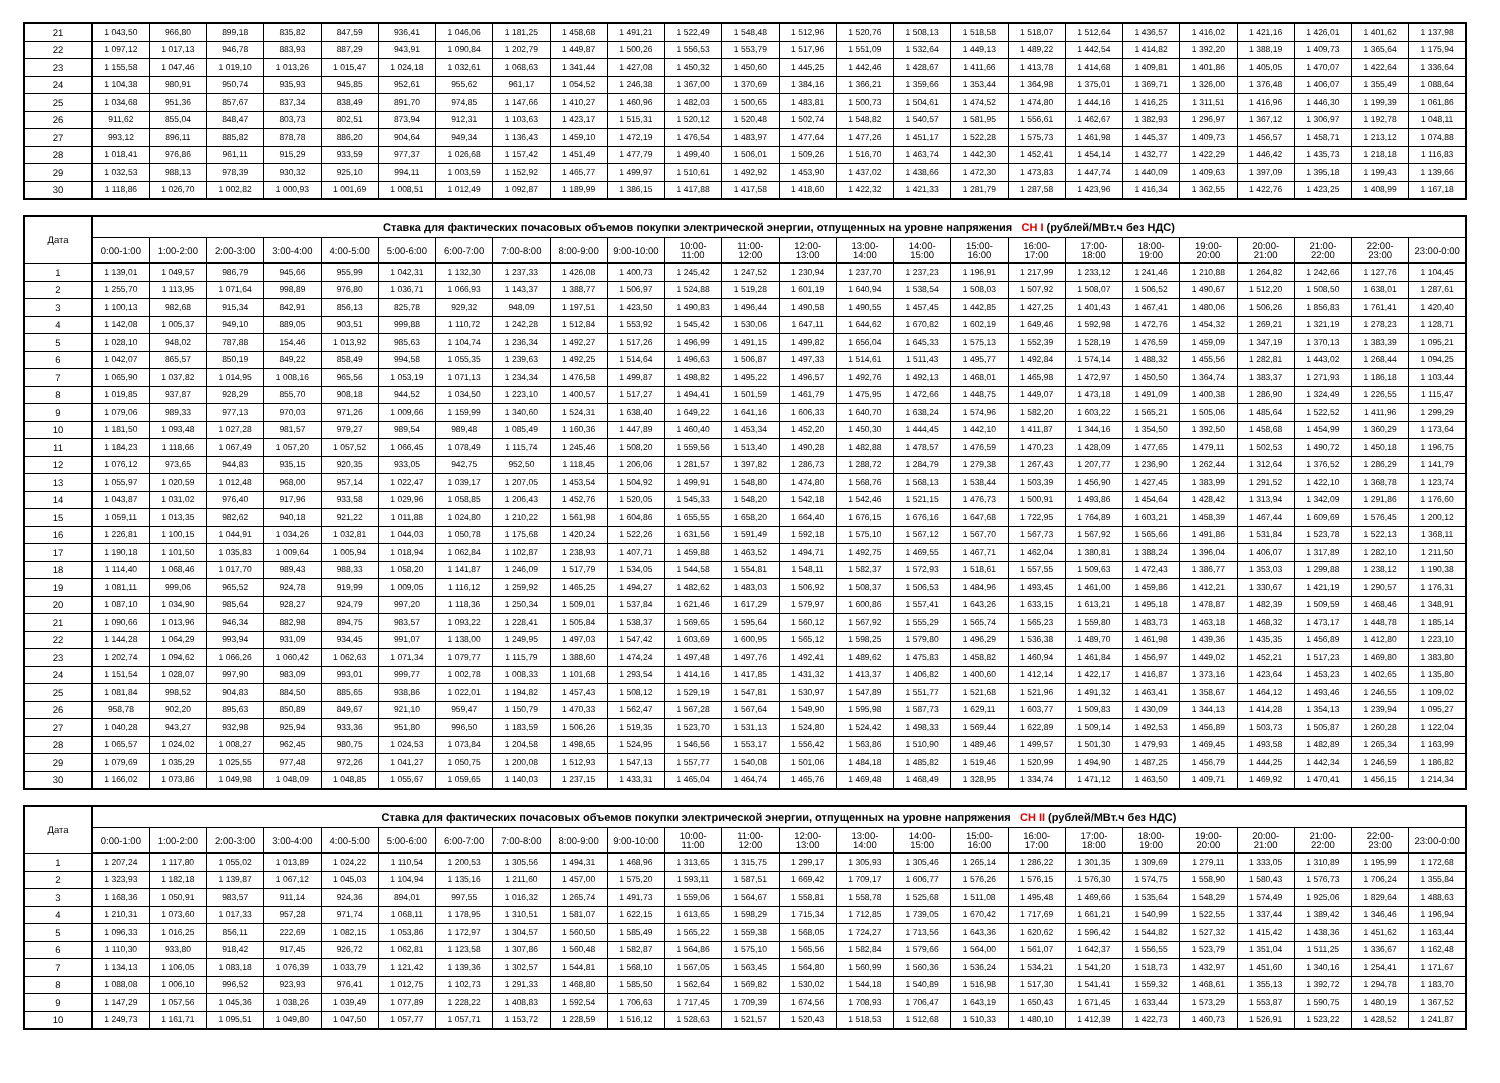| 21 | 1 043,50 | 966,80 | 899,18 | 835,82 | 847,59 | 936,41 | 1 046,06 | 1 181,25 | 1 458,68 | 1 491,21 | 1 522,49 | 1 548,48 | 1 512,96 | 1 520,76 | 1 508,13 | 1 518,58 | 1 518,07 | 1 512,64 | 1 436,57 | 1 416,02 | 1 421,16 | 1 426,01 | 1 401,62 | 1 137,98 |
| 22 | 1 097,12 | 1 017,13 | 946,78 | 883,93 | 887,29 | 943,91 | 1 090,84 | 1 202,79 | 1 449,87 | 1 500,26 | 1 556,53 | 1 553,79 | 1 517,96 | 1 551,09 | 1 532,64 | 1 449,13 | 1 489,22 | 1 442,54 | 1 414,82 | 1 392,20 | 1 388,19 | 1 409,73 | 1 365,64 | 1 175,94 |
| 23 | 1 155,58 | 1 047,46 | 1 019,10 | 1 013,26 | 1 015,47 | 1 024,18 | 1 032,61 | 1 068,63 | 1 341,44 | 1 427,08 | 1 450,32 | 1 450,60 | 1 445,25 | 1 442,46 | 1 428,67 | 1 411,66 | 1 413,78 | 1 414,68 | 1 409,81 | 1 401,86 | 1 405,05 | 1 470,07 | 1 422,64 | 1 336,64 |
| 24 | 1 104,38 | 980,91 | 950,74 | 935,93 | 945,85 | 952,61 | 955,62 | 961,17 | 1 054,52 | 1 246,38 | 1 367,00 | 1 370,69 | 1 384,16 | 1 366,21 | 1 359,66 | 1 353,44 | 1 364,98 | 1 375,01 | 1 369,71 | 1 326,00 | 1 376,48 | 1 406,07 | 1 355,49 | 1 088,64 |
| 25 | 1 034,68 | 951,36 | 857,67 | 837,34 | 838,49 | 891,70 | 974,85 | 1 147,66 | 1 410,27 | 1 460,96 | 1 482,03 | 1 500,65 | 1 483,81 | 1 500,73 | 1 504,61 | 1 474,52 | 1 474,80 | 1 444,16 | 1 416,25 | 1 311,51 | 1 416,96 | 1 446,30 | 1 199,39 | 1 061,86 |
| 26 | 911,62 | 855,04 | 848,47 | 803,73 | 802,51 | 873,94 | 912,31 | 1 103,63 | 1 423,17 | 1 515,31 | 1 520,12 | 1 520,48 | 1 502,74 | 1 548,82 | 1 540,57 | 1 581,95 | 1 556,61 | 1 462,67 | 1 382,93 | 1 296,97 | 1 367,12 | 1 306,97 | 1 192,78 | 1 048,11 |
| 27 | 993,12 | 896,11 | 885,82 | 878,78 | 886,20 | 904,64 | 949,34 | 1 136,43 | 1 459,10 | 1 472,19 | 1 476,54 | 1 483,97 | 1 477,64 | 1 477,26 | 1 451,17 | 1 522,28 | 1 575,73 | 1 461,98 | 1 445,37 | 1 409,73 | 1 456,57 | 1 458,71 | 1 213,12 | 1 074,88 |
| 28 | 1 018,41 | 976,86 | 961,11 | 915,29 | 933,59 | 977,37 | 1 026,68 | 1 157,42 | 1 451,49 | 1 477,79 | 1 499,40 | 1 506,01 | 1 509,26 | 1 516,70 | 1 463,74 | 1 442,30 | 1 452,41 | 1 454,14 | 1 432,77 | 1 422,29 | 1 446,42 | 1 435,73 | 1 218,18 | 1 116,83 |
| 29 | 1 032,53 | 988,13 | 978,39 | 930,32 | 925,10 | 994,11 | 1 003,59 | 1 152,92 | 1 465,77 | 1 499,97 | 1 510,61 | 1 492,92 | 1 453,90 | 1 437,02 | 1 438,66 | 1 472,30 | 1 473,83 | 1 447,74 | 1 440,09 | 1 409,63 | 1 397,09 | 1 395,18 | 1 199,43 | 1 139,66 |
| 30 | 1 118,86 | 1 026,70 | 1 002,82 | 1 000,93 | 1 001,69 | 1 008,51 | 1 012,49 | 1 092,87 | 1 189,99 | 1 386,15 | 1 417,88 | 1 417,58 | 1 418,60 | 1 422,32 | 1 421,33 | 1 281,79 | 1 287,58 | 1 423,96 | 1 416,34 | 1 362,55 | 1 422,76 | 1 423,25 | 1 408,99 | 1 167,18 |
| Дата | Ставка для фактических почасовых объемов покупки электрической энергии, отпущенных на уровне напряжения СН I (рублей/МВт.ч без НДС) | | | | | | | | | | | | | | | | | | | | | | | |
| --- | --- | --- | --- | --- | --- | --- | --- | --- | --- | --- | --- | --- | --- | --- | --- | --- | --- | --- | --- | --- | --- | --- | --- | --- |
| | 0:00-1:00 | 1:00-2:00 | 2:00-3:00 | 3:00-4:00 | 4:00-5:00 | 5:00-6:00 | 6:00-7:00 | 7:00-8:00 | 8:00-9:00 | 9:00-10:00 | 10:00- 11:00 | 11:00- 12:00 | 12:00- 13:00 | 13:00- 14:00 | 14:00- 15:00 | 15:00- 16:00 | 16:00- 17:00 | 17:00- 18:00 | 18:00- 19:00 | 19:00- 20:00 | 20:00- 21:00 | 21:00- 22:00 | 22:00- 23:00 | 23:00-0:00 |
| 1 | 1 139,01 | 1 049,57 | 986,79 | 945,66 | 955,99 | 1 042,31 | 1 132,30 | 1 237,33 | 1 426,08 | 1 400,73 | 1 245,42 | 1 247,52 | 1 230,94 | 1 237,70 | 1 237,23 | 1 196,91 | 1 217,99 | 1 233,12 | 1 241,46 | 1 210,88 | 1 264,82 | 1 242,66 | 1 127,76 | 1 104,45 |
| 2 | 1 255,70 | 1 113,95 | 1 071,64 | 998,89 | 976,80 | 1 036,71 | 1 066,93 | 1 143,37 | 1 388,77 | 1 506,97 | 1 524,88 | 1 519,28 | 1 601,19 | 1 640,94 | 1 538,54 | 1 508,03 | 1 507,92 | 1 508,07 | 1 506,52 | 1 490,67 | 1 512,20 | 1 508,50 | 1 638,01 | 1 287,61 |
| 3 | 1 100,13 | 982,68 | 915,34 | 842,91 | 856,13 | 825,78 | 929,32 | 948,09 | 1 197,51 | 1 423,50 | 1 490,83 | 1 496,44 | 1 490,58 | 1 490,55 | 1 457,45 | 1 442,85 | 1 427,25 | 1 401,43 | 1 467,41 | 1 480,06 | 1 506,26 | 1 856,83 | 1 761,41 | 1 420,40 |
| 4 | 1 142,08 | 1 005,37 | 949,10 | 889,05 | 903,51 | 999,88 | 1 110,72 | 1 242,28 | 1 512,84 | 1 553,92 | 1 545,42 | 1 530,06 | 1 647,11 | 1 644,62 | 1 670,82 | 1 602,19 | 1 649,46 | 1 592,98 | 1 472,76 | 1 454,32 | 1 269,21 | 1 321,19 | 1 278,23 | 1 128,71 |
| 5 | 1 028,10 | 948,02 | 787,88 | 154,46 | 1 013,92 | 985,63 | 1 104,74 | 1 236,34 | 1 492,27 | 1 517,26 | 1 496,99 | 1 491,15 | 1 499,82 | 1 656,04 | 1 645,33 | 1 575,13 | 1 552,39 | 1 528,19 | 1 476,59 | 1 459,09 | 1 347,19 | 1 370,13 | 1 383,39 | 1 095,21 |
| 6 | 1 042,07 | 865,57 | 850,19 | 849,22 | 858,49 | 994,58 | 1 055,35 | 1 239,63 | 1 492,25 | 1 514,64 | 1 496,63 | 1 506,87 | 1 497,33 | 1 514,61 | 1 511,43 | 1 495,77 | 1 492,84 | 1 574,14 | 1 488,32 | 1 455,56 | 1 282,81 | 1 443,02 | 1 268,44 | 1 094,25 |
| 7 | 1 065,90 | 1 037,82 | 1 014,95 | 1 008,16 | 965,56 | 1 053,19 | 1 071,13 | 1 234,34 | 1 476,58 | 1 499,87 | 1 498,82 | 1 495,22 | 1 496,57 | 1 492,76 | 1 492,13 | 1 468,01 | 1 465,98 | 1 472,97 | 1 450,50 | 1 364,74 | 1 383,37 | 1 271,93 | 1 186,18 | 1 103,44 |
| 8 | 1 019,85 | 937,87 | 928,29 | 855,70 | 908,18 | 944,52 | 1 034,50 | 1 223,10 | 1 400,57 | 1 517,27 | 1 494,41 | 1 501,59 | 1 461,79 | 1 475,95 | 1 472,66 | 1 448,75 | 1 449,07 | 1 473,18 | 1 491,09 | 1 400,38 | 1 286,90 | 1 324,49 | 1 226,55 | 1 115,47 |
| 9 | 1 079,06 | 989,33 | 977,13 | 970,03 | 971,26 | 1 009,66 | 1 159,99 | 1 340,60 | 1 524,31 | 1 638,40 | 1 649,22 | 1 641,16 | 1 606,33 | 1 640,70 | 1 638,24 | 1 574,96 | 1 582,20 | 1 603,22 | 1 565,21 | 1 505,06 | 1 485,64 | 1 522,52 | 1 411,96 | 1 299,29 |
| 10 | 1 181,50 | 1 093,48 | 1 027,28 | 981,57 | 979,27 | 989,54 | 989,48 | 1 085,49 | 1 160,36 | 1 447,89 | 1 460,40 | 1 453,34 | 1 452,20 | 1 450,30 | 1 444,45 | 1 442,10 | 1 411,87 | 1 344,16 | 1 354,50 | 1 392,50 | 1 458,68 | 1 454,99 | 1 360,29 | 1 173,64 |
| 11 | 1 184,23 | 1 118,66 | 1 067,49 | 1 057,20 | 1 057,52 | 1 066,45 | 1 078,49 | 1 115,74 | 1 245,46 | 1 508,20 | 1 559,56 | 1 513,40 | 1 490,28 | 1 482,88 | 1 478,57 | 1 476,59 | 1 470,23 | 1 428,09 | 1 477,65 | 1 479,11 | 1 502,53 | 1 490,72 | 1 450,18 | 1 196,75 |
| 12 | 1 076,12 | 973,65 | 944,83 | 935,15 | 920,35 | 933,05 | 942,75 | 952,50 | 1 118,45 | 1 206,06 | 1 281,57 | 1 397,82 | 1 286,73 | 1 288,72 | 1 284,79 | 1 279,38 | 1 267,43 | 1 207,77 | 1 236,90 | 1 262,44 | 1 312,64 | 1 376,52 | 1 286,29 | 1 141,79 |
| 13 | 1 055,97 | 1 020,59 | 1 012,48 | 968,00 | 957,14 | 1 022,47 | 1 039,17 | 1 207,05 | 1 453,54 | 1 504,92 | 1 499,91 | 1 548,80 | 1 474,80 | 1 568,76 | 1 568,13 | 1 538,44 | 1 503,39 | 1 456,90 | 1 427,45 | 1 383,99 | 1 291,52 | 1 422,10 | 1 368,78 | 1 123,74 |
| 14 | 1 043,87 | 1 031,02 | 976,40 | 917,96 | 933,58 | 1 029,96 | 1 058,85 | 1 206,43 | 1 452,76 | 1 520,05 | 1 545,33 | 1 548,20 | 1 542,18 | 1 542,46 | 1 521,15 | 1 476,73 | 1 500,91 | 1 493,86 | 1 454,64 | 1 428,42 | 1 313,94 | 1 342,09 | 1 291,86 | 1 176,60 |
| 15 | 1 059,11 | 1 013,35 | 982,62 | 940,18 | 921,22 | 1 011,88 | 1 024,80 | 1 210,22 | 1 561,98 | 1 604,86 | 1 655,55 | 1 658,20 | 1 664,40 | 1 676,15 | 1 676,16 | 1 647,68 | 1 722,95 | 1 764,89 | 1 603,21 | 1 458,39 | 1 467,44 | 1 609,69 | 1 576,45 | 1 200,12 |
| 16 | 1 226,81 | 1 100,15 | 1 044,91 | 1 034,26 | 1 032,81 | 1 044,03 | 1 050,78 | 1 175,68 | 1 420,24 | 1 522,26 | 1 631,56 | 1 591,49 | 1 592,18 | 1 575,10 | 1 567,12 | 1 567,70 | 1 567,73 | 1 567,92 | 1 565,66 | 1 491,86 | 1 531,84 | 1 523,78 | 1 522,13 | 1 368,11 |
| 17 | 1 190,18 | 1 101,50 | 1 035,83 | 1 009,64 | 1 005,94 | 1 018,94 | 1 062,84 | 1 102,87 | 1 238,93 | 1 407,71 | 1 459,88 | 1 463,52 | 1 494,71 | 1 492,75 | 1 469,55 | 1 467,71 | 1 462,04 | 1 380,81 | 1 388,24 | 1 396,04 | 1 406,07 | 1 317,89 | 1 282,10 | 1 211,50 |
| 18 | 1 114,40 | 1 068,46 | 1 017,70 | 989,43 | 988,33 | 1 058,20 | 1 141,87 | 1 246,09 | 1 517,79 | 1 534,05 | 1 544,58 | 1 554,81 | 1 548,11 | 1 582,37 | 1 572,93 | 1 518,61 | 1 557,55 | 1 509,63 | 1 472,43 | 1 386,77 | 1 353,03 | 1 299,88 | 1 238,12 | 1 190,38 |
| 19 | 1 081,11 | 999,06 | 965,52 | 924,78 | 919,99 | 1 009,05 | 1 116,12 | 1 259,92 | 1 465,25 | 1 494,27 | 1 482,62 | 1 483,03 | 1 506,92 | 1 508,37 | 1 506,53 | 1 484,96 | 1 493,45 | 1 461,00 | 1 459,86 | 1 412,21 | 1 330,67 | 1 421,19 | 1 290,57 | 1 176,31 |
| 20 | 1 087,10 | 1 034,90 | 985,64 | 928,27 | 924,79 | 997,20 | 1 118,36 | 1 250,34 | 1 509,01 | 1 537,84 | 1 621,46 | 1 617,29 | 1 579,97 | 1 600,86 | 1 557,41 | 1 643,26 | 1 633,15 | 1 613,21 | 1 495,18 | 1 478,87 | 1 482,39 | 1 509,59 | 1 468,46 | 1 348,91 |
| 21 | 1 090,66 | 1 013,96 | 946,34 | 882,98 | 894,75 | 983,57 | 1 093,22 | 1 228,41 | 1 505,84 | 1 538,37 | 1 569,65 | 1 595,64 | 1 560,12 | 1 567,92 | 1 555,29 | 1 565,74 | 1 565,23 | 1 559,80 | 1 483,73 | 1 463,18 | 1 468,32 | 1 473,17 | 1 448,78 | 1 185,14 |
| 22 | 1 144,28 | 1 064,29 | 993,94 | 931,09 | 934,45 | 991,07 | 1 138,00 | 1 249,95 | 1 497,03 | 1 547,42 | 1 603,69 | 1 600,95 | 1 565,12 | 1 598,25 | 1 579,80 | 1 496,29 | 1 536,38 | 1 489,70 | 1 461,98 | 1 439,36 | 1 435,35 | 1 456,89 | 1 412,80 | 1 223,10 |
| 23 | 1 202,74 | 1 094,62 | 1 066,26 | 1 060,42 | 1 062,63 | 1 071,34 | 1 079,77 | 1 115,79 | 1 388,60 | 1 474,24 | 1 497,48 | 1 497,76 | 1 492,41 | 1 489,62 | 1 475,83 | 1 458,82 | 1 460,94 | 1 461,84 | 1 456,97 | 1 449,02 | 1 452,21 | 1 517,23 | 1 469,80 | 1 383,80 |
| 24 | 1 151,54 | 1 028,07 | 997,90 | 983,09 | 993,01 | 999,77 | 1 002,78 | 1 008,33 | 1 101,68 | 1 293,54 | 1 414,16 | 1 417,85 | 1 431,32 | 1 413,37 | 1 406,82 | 1 400,60 | 1 412,14 | 1 422,17 | 1 416,87 | 1 373,16 | 1 423,64 | 1 453,23 | 1 402,65 | 1 135,80 |
| 25 | 1 081,84 | 998,52 | 904,83 | 884,50 | 885,65 | 938,86 | 1 022,01 | 1 194,82 | 1 457,43 | 1 508,12 | 1 529,19 | 1 547,81 | 1 530,97 | 1 547,89 | 1 551,77 | 1 521,68 | 1 521,96 | 1 491,32 | 1 463,41 | 1 358,67 | 1 464,12 | 1 493,46 | 1 246,55 | 1 109,02 |
| 26 | 958,78 | 902,20 | 895,63 | 850,89 | 849,67 | 921,10 | 959,47 | 1 150,79 | 1 470,33 | 1 562,47 | 1 567,28 | 1 567,64 | 1 549,90 | 1 595,98 | 1 587,73 | 1 629,11 | 1 603,77 | 1 509,83 | 1 430,09 | 1 344,13 | 1 414,28 | 1 354,13 | 1 239,94 | 1 095,27 |
| 27 | 1 040,28 | 943,27 | 932,98 | 925,94 | 933,36 | 951,80 | 996,50 | 1 183,59 | 1 506,26 | 1 519,35 | 1 523,70 | 1 531,13 | 1 524,80 | 1 524,42 | 1 498,33 | 1 569,44 | 1 622,89 | 1 509,14 | 1 492,53 | 1 456,89 | 1 503,73 | 1 505,87 | 1 260,28 | 1 122,04 |
| 28 | 1 065,57 | 1 024,02 | 1 008,27 | 962,45 | 980,75 | 1 024,53 | 1 073,84 | 1 204,58 | 1 498,65 | 1 524,95 | 1 546,56 | 1 553,17 | 1 556,42 | 1 563,86 | 1 510,90 | 1 489,46 | 1 499,57 | 1 501,30 | 1 479,93 | 1 469,45 | 1 493,58 | 1 482,89 | 1 265,34 | 1 163,99 |
| 29 | 1 079,69 | 1 035,29 | 1 025,55 | 977,48 | 972,26 | 1 041,27 | 1 050,75 | 1 200,08 | 1 512,93 | 1 547,13 | 1 557,77 | 1 540,08 | 1 501,06 | 1 484,18 | 1 485,82 | 1 519,46 | 1 520,99 | 1 494,90 | 1 487,25 | 1 456,79 | 1 444,25 | 1 442,34 | 1 246,59 | 1 186,82 |
| 30 | 1 166,02 | 1 073,86 | 1 049,98 | 1 048,09 | 1 048,85 | 1 055,67 | 1 059,65 | 1 140,03 | 1 237,15 | 1 433,31 | 1 465,04 | 1 464,74 | 1 465,76 | 1 469,48 | 1 468,49 | 1 328,95 | 1 334,74 | 1 471,12 | 1 463,50 | 1 409,71 | 1 469,92 | 1 470,41 | 1 456,15 | 1 214,34 |
| Дата | Ставка для фактических почасовых объемов покупки электрической энергии, отпущенных на уровне напряжения СН II (рублей/МВт.ч без НДС) | | | | | | | | | | | | | | | | | | | | | | | |
| --- | --- | --- | --- | --- | --- | --- | --- | --- | --- | --- | --- | --- | --- | --- | --- | --- | --- | --- | --- | --- | --- | --- | --- | --- |
| | 0:00-1:00 | 1:00-2:00 | 2:00-3:00 | 3:00-4:00 | 4:00-5:00 | 5:00-6:00 | 6:00-7:00 | 7:00-8:00 | 8:00-9:00 | 9:00-10:00 | 10:00- 11:00 | 11:00- 12:00 | 12:00- 13:00 | 13:00- 14:00 | 14:00- 15:00 | 15:00- 16:00 | 16:00- 17:00 | 17:00- 18:00 | 18:00- 19:00 | 19:00- 20:00 | 20:00- 21:00 | 21:00- 22:00 | 22:00- 23:00 | 23:00-0:00 |
| 1 | 1 207,24 | 1 117,80 | 1 055,02 | 1 013,89 | 1 024,22 | 1 110,54 | 1 200,53 | 1 305,56 | 1 494,31 | 1 468,96 | 1 313,65 | 1 315,75 | 1 299,17 | 1 305,93 | 1 305,46 | 1 265,14 | 1 286,22 | 1 301,35 | 1 309,69 | 1 279,11 | 1 333,05 | 1 310,89 | 1 195,99 | 1 172,68 |
| 2 | 1 323,93 | 1 182,18 | 1 139,87 | 1 067,12 | 1 045,03 | 1 104,94 | 1 135,16 | 1 211,60 | 1 457,00 | 1 575,20 | 1 593,11 | 1 587,51 | 1 669,42 | 1 709,17 | 1 606,77 | 1 576,26 | 1 576,15 | 1 576,30 | 1 574,75 | 1 558,90 | 1 580,43 | 1 576,73 | 1 706,24 | 1 355,84 |
| 3 | 1 168,36 | 1 050,91 | 983,57 | 911,14 | 924,36 | 894,01 | 997,55 | 1 016,32 | 1 265,74 | 1 491,73 | 1 559,06 | 1 564,67 | 1 558,81 | 1 558,78 | 1 525,68 | 1 511,08 | 1 495,48 | 1 469,66 | 1 535,64 | 1 548,29 | 1 574,49 | 1 925,06 | 1 829,64 | 1 488,63 |
| 4 | 1 210,31 | 1 073,60 | 1 017,33 | 957,28 | 971,74 | 1 068,11 | 1 178,95 | 1 310,51 | 1 581,07 | 1 622,15 | 1 613,65 | 1 598,29 | 1 715,34 | 1 712,85 | 1 739,05 | 1 670,42 | 1 717,69 | 1 661,21 | 1 540,99 | 1 522,55 | 1 337,44 | 1 389,42 | 1 346,46 | 1 196,94 |
| 5 | 1 096,33 | 1 016,25 | 856,11 | 222,69 | 1 082,15 | 1 053,86 | 1 172,97 | 1 304,57 | 1 560,50 | 1 585,49 | 1 565,22 | 1 559,38 | 1 568,05 | 1 724,27 | 1 713,56 | 1 643,36 | 1 620,62 | 1 596,42 | 1 544,82 | 1 527,32 | 1 415,42 | 1 438,36 | 1 451,62 | 1 163,44 |
| 6 | 1 110,30 | 933,80 | 918,42 | 917,45 | 926,72 | 1 062,81 | 1 123,58 | 1 307,86 | 1 560,48 | 1 582,87 | 1 564,86 | 1 575,10 | 1 565,56 | 1 582,84 | 1 579,66 | 1 564,00 | 1 561,07 | 1 642,37 | 1 556,55 | 1 523,79 | 1 351,04 | 1 511,25 | 1 336,67 | 1 162,48 |
| 7 | 1 134,13 | 1 106,05 | 1 083,18 | 1 076,39 | 1 033,79 | 1 121,42 | 1 139,36 | 1 302,57 | 1 544,81 | 1 568,10 | 1 567,05 | 1 563,45 | 1 564,80 | 1 560,99 | 1 560,36 | 1 536,24 | 1 534,21 | 1 541,20 | 1 518,73 | 1 432,97 | 1 451,60 | 1 340,16 | 1 254,41 | 1 171,67 |
| 8 | 1 088,08 | 1 006,10 | 996,52 | 923,93 | 976,41 | 1 012,75 | 1 102,73 | 1 291,33 | 1 468,80 | 1 585,50 | 1 562,64 | 1 569,82 | 1 530,02 | 1 544,18 | 1 540,89 | 1 516,98 | 1 517,30 | 1 541,41 | 1 559,32 | 1 468,61 | 1 355,13 | 1 392,72 | 1 294,78 | 1 183,70 |
| 9 | 1 147,29 | 1 057,56 | 1 045,36 | 1 038,26 | 1 039,49 | 1 077,89 | 1 228,22 | 1 408,83 | 1 592,54 | 1 706,63 | 1 717,45 | 1 709,39 | 1 674,56 | 1 708,93 | 1 706,47 | 1 643,19 | 1 650,43 | 1 671,45 | 1 633,44 | 1 573,29 | 1 553,87 | 1 590,75 | 1 480,19 | 1 367,52 |
| 10 | 1 249,73 | 1 161,71 | 1 095,51 | 1 049,80 | 1 047,50 | 1 057,77 | 1 057,71 | 1 153,72 | 1 228,59 | 1 516,12 | 1 528,63 | 1 521,57 | 1 520,43 | 1 518,53 | 1 512,68 | 1 510,33 | 1 480,10 | 1 412,39 | 1 422,73 | 1 460,73 | 1 526,91 | 1 523,22 | 1 428,52 | 1 241,87 |